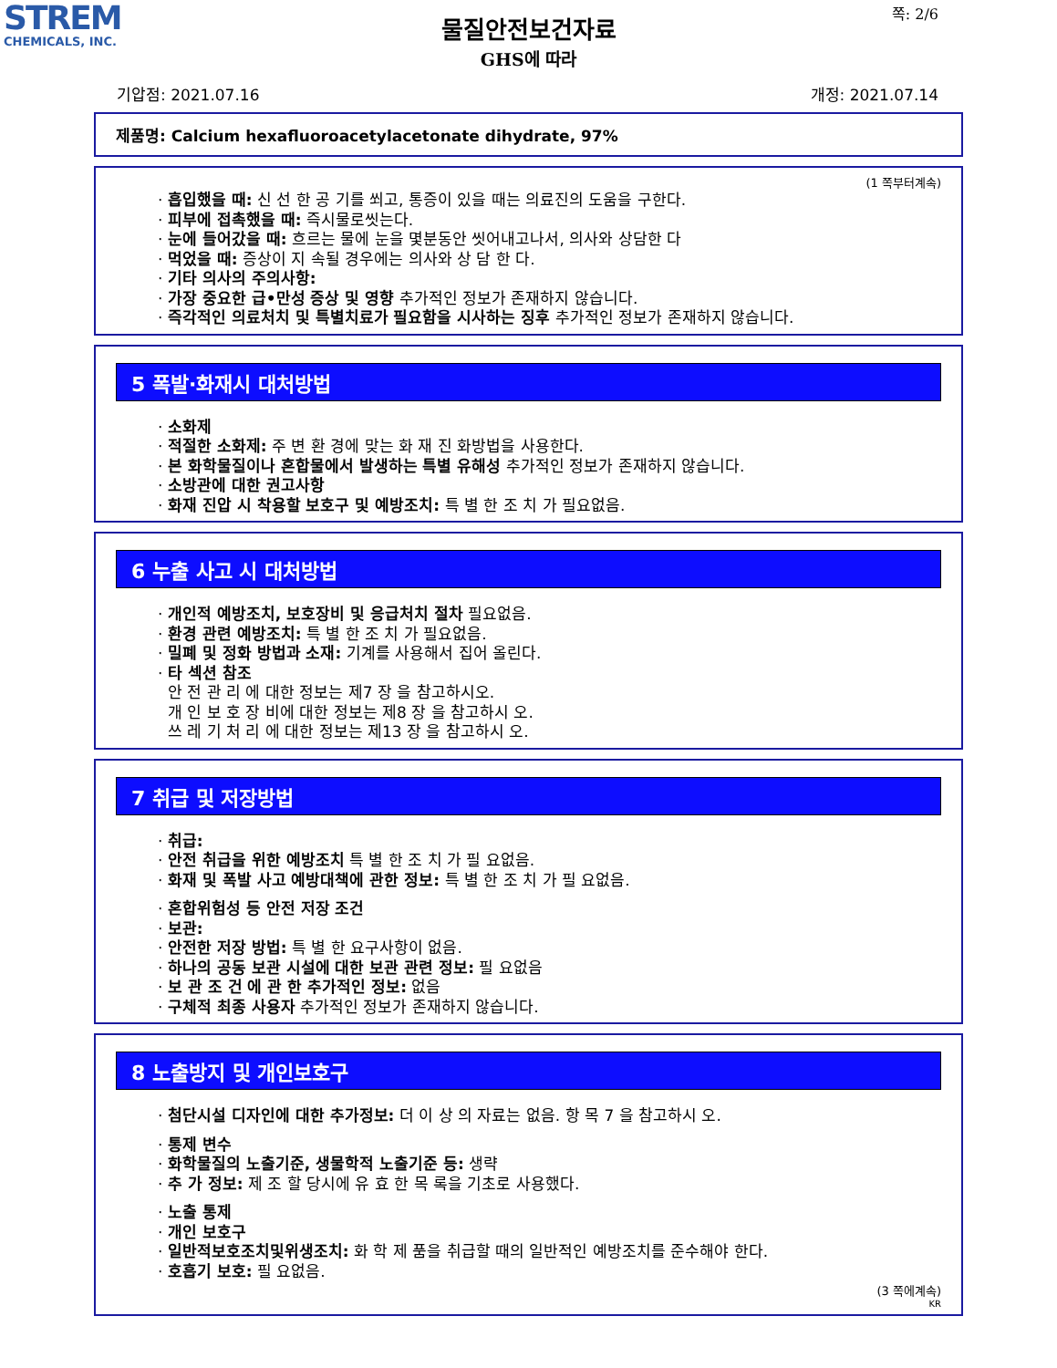STREM
CHEMICALS, INC.
쪽: 2/6
물질안전보건자료
GHS에 따라
기압점: 2021.07.16 개정: 2021.07.14
제품명: Calcium hexafluoroacetylacetonate dihydrate, 97%
(1 쪽부터계속)
· 흡입했을 때: 신 선 한 공 기를 쐬고, 통증이 있을 때는 의료진의 도움을 구한다.
· 피부에 접촉했을 때: 즉시물로씻는다.
· 눈에 들어갔을 때: 흐르는 물에 눈을 몇분동안 씻어내고나서, 의사와 상담한 다
· 먹었을 때: 증상이 지 속될 경우에는 의사와 상 담 한 다.
· 기타 의사의 주의사항:
· 가장 중요한 급•만성 증상 및 영향 추가적인 정보가 존재하지 않습니다.
· 즉각적인 의료처치 및 특별치료가 필요함을 시사하는 징후 추가적인 정보가 존재하지 않습니다.
5 폭발·화재시 대처방법
· 소화제
· 적절한 소화제: 주 변 환 경에 맞는 화 재 진 화방법을 사용한다.
· 본 화학물질이나 혼합물에서 발생하는 특별 유해성 추가적인 정보가 존재하지 않습니다.
· 소방관에 대한 권고사항
· 화재 진압 시 착용할 보호구 및 예방조치: 특 별 한 조 치 가 필요없음.
6 누출 사고 시 대처방법
· 개인적 예방조치, 보호장비 및 응급처치 절차 필요없음.
· 환경 관련 예방조치: 특 별 한 조 치 가 필요없음.
· 밀폐 및 정화 방법과 소재: 기계를 사용해서 집어 올린다.
· 타 섹션 참조
안 전 관 리 에 대한 정보는 제7 장 을 참고하시오.
개 인 보 호 장 비에 대한 정보는 제8 장 을 참고하시 오.
쓰 레 기 처 리 에 대한 정보는 제13 장 을 참고하시 오.
7 취급 및 저장방법
· 취급:
· 안전 취급을 위한 예방조치 특 별 한 조 치 가 필 요없음.
· 화재 및 폭발 사고 예방대책에 관한 정보: 특 별 한 조 치 가 필 요없음.
· 혼합위험성 등 안전 저장 조건
· 보관:
· 안전한 저장 방법: 특 별 한 요구사항이 없음.
· 하나의 공동 보관 시설에 대한 보관 관련 정보: 필 요없음
· 보 관 조 건 에 관 한 추가적인 정보: 없음
· 구체적 최종 사용자 추가적인 정보가 존재하지 않습니다.
8 노출방지 및 개인보호구
· 첨단시설 디자인에 대한 추가정보: 더 이 상 의 자료는 없음. 항 목 7 을 참고하시 오.
· 통제 변수
· 화학물질의 노출기준, 생물학적 노출기준 등: 생략
· 추 가 정보: 제 조 할 당시에 유 효 한 목 록을 기초로 사용했다.
· 노출 통제
· 개인 보호구
· 일반적보호조치및위생조치: 화 학 제 품을 취급할 때의 일반적인 예방조치를 준수해야 한다.
· 호흡기 보호: 필 요없음.
(3 쪽에계속)
KR